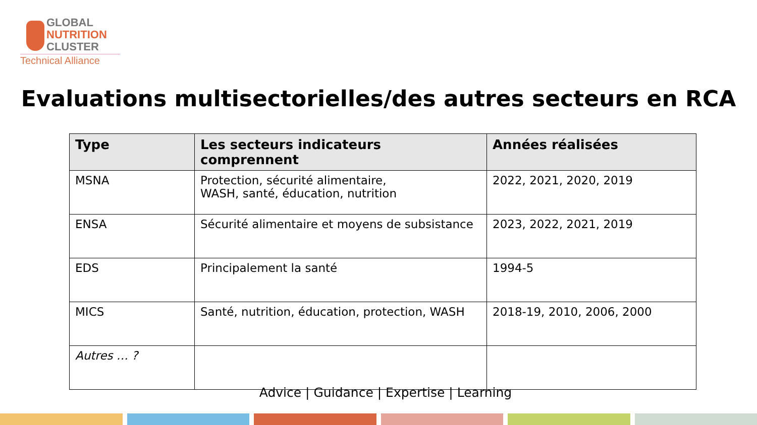GLOBAL
NUTRITION
CLUSTER
Technical Alliance
Evaluations multisectorielles/des autres secteurs en RCA
| Type | Les secteurs indicateurs comprennent | Années réalisées |
| --- | --- | --- |
| MSNA | Protection, sécurité alimentaire, WASH, santé, éducation, nutrition | 2022, 2021, 2020, 2019 |
| ENSA | Sécurité alimentaire et moyens de subsistance | 2023, 2022, 2021, 2019 |
| EDS | Principalement la santé | 1994-5 |
| MICS | Santé, nutrition, éducation, protection, WASH | 2018-19, 2010, 2006, 2000 |
| Autres … ? | | |
Advice | Guidance | Expertise | Learning